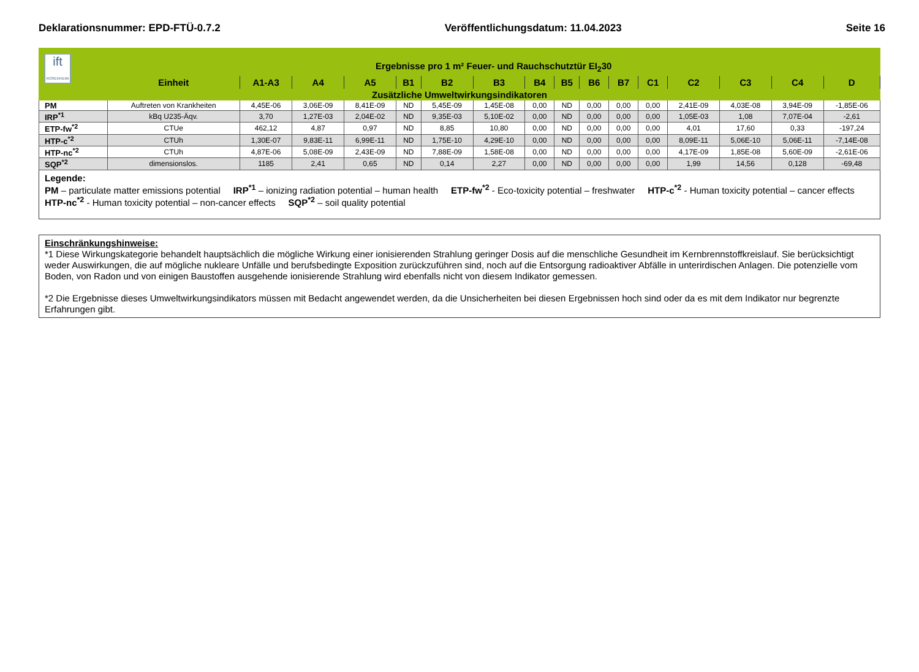Deklarationsnummer: EPD-FTÜ-0.7.2 Veröffentlichungsdatum: 11.04.2023 Seite 16
| ift ROSENHEIM | Ergebnisse pro 1 m² Feuer- und Rauchschutztür EI<sub>2</sub>30 | | | | | | | | | | | | | | | |
| | Einheit | A1-A3 | A4 | A5 | B1 | B2 | B3 | B4 | B5 | B6 | B7 | C1 | C2 | C3 | C4 | D |
| Zusätzliche Umweltwirkungsindikatoren | | | | | | | | | | | | | | | | |
| PM | Auftreten von Krankheiten | 4,45E-06 | 3,06E-09 | 8,41E-09 | ND | 5,45E-09 | 1,45E-08 | 0,00 | ND | 0,00 | 0,00 | 0,00 | 2,41E-09 | 4,03E-08 | 3,94E-09 | -1,85E-06 |
| IRP<sup>*1</sup> | kBq U235-Äqv. | 3,70 | 1,27E-03 | 2,04E-02 | ND | 9,35E-03 | 5,10E-02 | 0,00 | ND | 0,00 | 0,00 | 0,00 | 1,05E-03 | 1,08 | 7,07E-04 | -2,61 |
| ETP-fw<sup>*2</sup> | CTUe | 462,12 | 4,87 | 0,97 | ND | 8,85 | 10,80 | 0,00 | ND | 0,00 | 0,00 | 0,00 | 4,01 | 17,60 | 0,33 | -197,24 |
| HTP-c<sup>*2</sup> | CTUh | 1,30E-07 | 9,83E-11 | 6,99E-11 | ND | 1,75E-10 | 4,29E-10 | 0,00 | ND | 0,00 | 0,00 | 0,00 | 8,09E-11 | 5,06E-10 | 5,06E-11 | -7,14E-08 |
| HTP-nc<sup>*2</sup> | CTUh | 4,87E-06 | 5,08E-09 | 2,43E-09 | ND | 7,88E-09 | 1,58E-08 | 0,00 | ND | 0,00 | 0,00 | 0,00 | 4,17E-09 | 1,85E-08 | 5,60E-09 | -2,61E-06 |
| SQP<sup>*2</sup> | dimensionslos. | 1185 | 2,41 | 0,65 | ND | 0,14 | 2,27 | 0,00 | ND | 0,00 | 0,00 | 0,00 | 1,99 | 14,56 | 0,128 | -69,48 |
| Legende: PM – particulate matter emissions potential IRP<sup>*1</sup> – ionizing radiation potential – human health ETP-fw<sup>*2</sup> - Eco-toxicity potential – freshwater HTP-c<sup>*2</sup> - Human toxicity potential – cancer effects HTP-nc<sup>*2</sup> - Human toxicity potential – non-cancer effects SQP<sup>*2</sup> – soil quality potential | | | | | | | | | | | | | | | | |
Einschränkungshinweise:
*1 Diese Wirkungskategorie behandelt hauptsächlich die mögliche Wirkung einer ionisierenden Strahlung geringer Dosis auf die menschliche Gesundheit im Kernbrennstoffkreislauf. Sie berücksichtigt weder Auswirkungen, die auf mögliche nukleare Unfälle und berufsbedingte Exposition zurückzuführen sind, noch auf die Entsorgung radioaktiver Abfälle in unterirdischen Anlagen. Die potenzielle vom Boden, von Radon und von einigen Baustoffen ausgehende ionisierende Strahlung wird ebenfalls nicht von diesem Indikator gemessen.
*2 Die Ergebnisse dieses Umweltwirkungsindikators müssen mit Bedacht angewendet werden, da die Unsicherheiten bei diesen Ergebnissen hoch sind oder da es mit dem Indikator nur begrenzte Erfahrungen gibt.